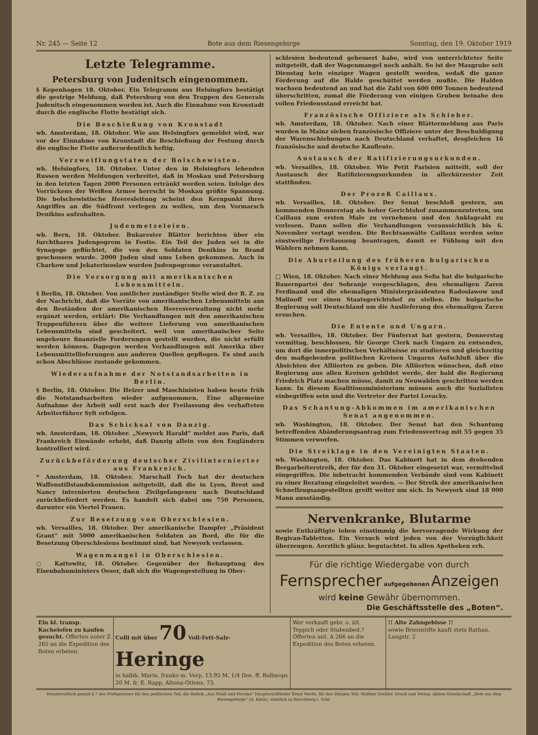Nr. 245 — Seite 12 Bote aus dem Riesengebirge Sonntag, den 19. Oktober 1919
Letzte Telegramme.
Petersburg von Judenitsch eingenommen.
§ Kopenhagen 18. Oktober. Ein Telegramm aus Helsingfors bestätigt die gestrige Meldung, daß Petersburg von den Truppen des Generals Judenitsch eingenommen worden ist. Auch die Einnahme von Kronstadt durch die englische Flotte bestätigt sich.
Die Beschießung von Kronstadt
wb. Amsterdam, 18. Oktober. Wie aus Helsingfors gemeldet wird, war vor der Einnahme von Kronstadt die Beschießung der Festung durch die englische Flotte außerordentlich heftig.
Verzweiflungstaten der Bolschewisten.
wb. Helsingfors, 18. Oktober. Unter den in Helsingfors lebenden Russen werden Meldungen verbreitet, daß in Moskau und Petersburg in den letzten Tagen 2000 Personen ertränkt worden seien. Infolge des Vorrückens der Weißen Armee herrscht in Moskau größte Spannung. Die bolschewistische Heeresleitung scheint den Kernpunkt ihres Angriffes an die Südfront verlegen zu wollen, um den Vormarsch Denikins aufzuhalten.
Judenmetzeleien.
wb. Bern, 18. Oktober. Bukarester Blätter berichten über ein furchtbares Judenpogrom in Fostio. Ein Teil der Juden sei in die Synagoge geflüchtet, die von den Soldaten Denikins in Brand geschossen wurde. 2000 Juden sind ums Leben gekommen. Auch in Charkow und Jekaterinoslaw wurden Judenpogrome veranstaltet.
Die Versorgung mit amerikanischen Lebensmitteln.
§ Berlin, 18. Oktober. Von amtlicher zuständiger Stelle wird der B. Z. zu der Nachricht, daß die Vorräte von amerikanischen Lebensmitteln aus den Beständen der amerikanischen Heeresverwaltung nicht mehr ergänzt werden, erklärt: Die Verhandlungen mit den amerikanischen Truppenführern über die weitere Lieferung von amerikanischen Lebensmitteln sind gescheitert, weil von amerikanischer Seite ungeheure finanzielle Forderungen gestellt wurden, die nicht erfüllt werden können. Dagegen werden Verhandlungen mit Amerika über Lebensmittellieferungen aus anderen Quellen gepflogen. Es sind auch schon Abschlüsse zustande gekommen.
Wiederaufnahme der Notstandsarbeiten in Berlin.
§ Berlin, 18. Oktober. Die Heizer und Maschinisten haben heute früh die Notstandsarbeiten wieder aufgenommen. Eine allgemeine Aufnahme der Arbeit soll erst nach der Freilassung des verhafteten Arbeiterführer Sylt erfolgen.
Das Schicksal von Danzig.
wb. Amsterdam, 18. Oktober. „Newyork Harald“ meldet aus Paris, daß Frankreich Einwände erhebt, daß Danzig allein von den Engländern kontrolliert wird.
Zurückbeförderung deutscher Zivilinternierter aus Frankreich.
* Amsterdam, 18. Oktober. Marschall Foch hat der deutschen Waffenstillstandskommission mitgeteilt, daß die in Lyon, Brest und Nancy internierten deutschen Zivilgefangenen nach Deutschland zurückbefördert werden. Es handelt sich dabei um 750 Personen, darunter ein Viertel Frauen.
Zur Besetzung von Oberschlesien.
wb. Versailles, 18. Oktober. Der amerikanische Dampfer „Präsident Grant“ mit 5000 amerikanischen Soldaten an Bord, die für die Besetzung Oberschlesiens bestimmt sind, hat Newyork verlassen.
Wagenmangel in Oberschlesien.
○ Kattowitz, 18. Oktober. Gegenüber der Behauptung des Eisenbahnministers Oeser, daß sich die Wagengestellung in Ober-
schlesien bedeutend gebessert habe, wird von unterrichteter Seite mitgeteilt, daß der Wagenmangel noch anhält. So ist der Maxgrube seit Dienstag kein einziger Wagen gestellt worden, sodaß die ganze Förderung auf die Halde geschüttet werden mußte. Die Halden wachsen bedeutend an und hat die Zahl von 600 000 Tonnen bedeutend überschritten, zumal die Förderung von einigen Gruben beinahe den vollen Friedensstand erreicht hat.
Französische Offiziere als Schieber.
wb. Amsterdam, 18. Oktober. Nach einer Blättermeldung aus Paris wurden in Mainz sieben französische Offiziere unter der Beschuldigung der Warenschiebungen nach Deutschland verhaftet, desgleichen 16 französische und deutsche Kaufleute.
Austausch der Ratifizierungsurkunden.
wb. Versailles, 18. Oktober. Wie Petit Parisien mitteilt, soll der Austausch der Ratifizierungsurkunden in allerkürzester Zeit stattfinden.
Der Prozeß Caillaux.
wb. Versailles, 18. Oktober. Der Senat beschloß gestern, am kommenden Donnerstag als hoher Gerichtshof zusammenzutreten, um Caillaux zum ersten Male zu vernehmen und den Anklageakt zu verlesen. Dann sollen die Verhandlungen voraussichtlich bis 6. November vertagt werden. Die Rechtsanwälte Caillaux werden seine einstweilige Freilassung beantragen, damit er Fühlung mit den Wählern nehmen kann.
Die Aburteilung des früheren bulgarischen Königs verlangt.
□ Wien, 18. Oktober. Nach einer Meldung aus Sofia hat die bulgarische Bauernpartei der Sobranje vorgeschlagen, den ehemaligen Zaren Ferdinand und die ehemaligen Ministerpräsidenten Radoslawow und Malinoff vor einen Staatsgerichtshof zu stellen. Die bulgarische Regierung soll Deutschland um die Auslieferung des ehemaligen Zaren ersuchen.
Die Entente und Ungarn.
wb. Versailles, 18. Oktober. Der Fünferrat hat gestern, Donnerstag vormittag, beschlossen, Sir George Clerk nach Ungarn zu entsenden, um dort die innerpolitischen Verhältnisse zu studieren und gleichzeitig den maßgebenden politischen Kreisen Ungarns Aufschluß über die Absichten der Alliierten zu geben. Die Alliierten wünschen, daß eine Regierung aus allen Kreisen gebildet werde, der bald die Regierung Friedrich Platz machen müsse, damit zu Neuwahlen geschritten werden kann. In diesem Koalitionsministerium müssen auch die Sozialisten einbegriffen sein und die Vertreter der Partei Lovacky.
Das Schantung-Abkommen im amerikanischen Senat angenommen.
wb. Washington, 18. Oktober. Der Senat hat den Schantung betreffenden Abänderungsantrag zum Friedensvertrag mit 55 gegen 35 Stimmen verworfen.
Die Streiklage in den Vereinigten Staaten.
wb. Washington, 18. Oktober. Das Kabinett hat in dem drohenden Bergarbeiterstreik, der für den 31. Oktober eingesetzt war, vermittelnd eingegriffen. Die inbetracht kommenden Verbände sind vom Kabinett zu einer Beratung eingeleitet worden. — Der Streik der amerikanischen Schnellzugsangestellten greift weiter um sich. In Newyork sind 18 000 Mann ausständig.
Nervenkranke, Blutarme
sowie Entkräftigte loben einstimmig die hervorragende Wirkung der Regivan-Tabletten. Ein Versuch wird jeden von der Vorzüglichkeit überzeugen. Aerztlich glänz. begutachtet. In allen Apotheken erh.
Für die richtige Wiedergabe von durch
Fernsprecher aufgegebenen Anzeigen
wird keine Gewähr übernommen.
Die Geschäftsstelle des „Boten“.
Ein kl. transp. Kachelofen zu kaufen gesucht. Offerten unter Z 265 an die Expedition des Boten erbeten.
Colli mit über 70 Voll-Fett-Salz- Heringe
in halbb. Marin. franko m. Verp. 13.95 M. 1/4 Dos. ff. Rollmops 20 M. fr. E. Rapp, Altona-Ottens. 73.
Wer verkauft gebr. o. ält. Teppich oder Stubenbed.? Offerten unt. A 266 an die Expedition des Boten erbeten.
!! Alte Zahngebisse !!
sowie Brennstifte kauft stets Rathan. Langstr. 2
Verantwortlich gemäß § 7 des Preßgesetzes für den politischen Teil, die Rubrik „Aus Stadt und Provinz“ Hauptschriftleiter Ernst Werth, für den übrigen Teil: Walther Dreßler. Druck und Verlag: Aktien-Gesellschaft „Bote aus dem Riesengebirge“ (A. Klein), sämtlich in Hirschberg i. Schl.